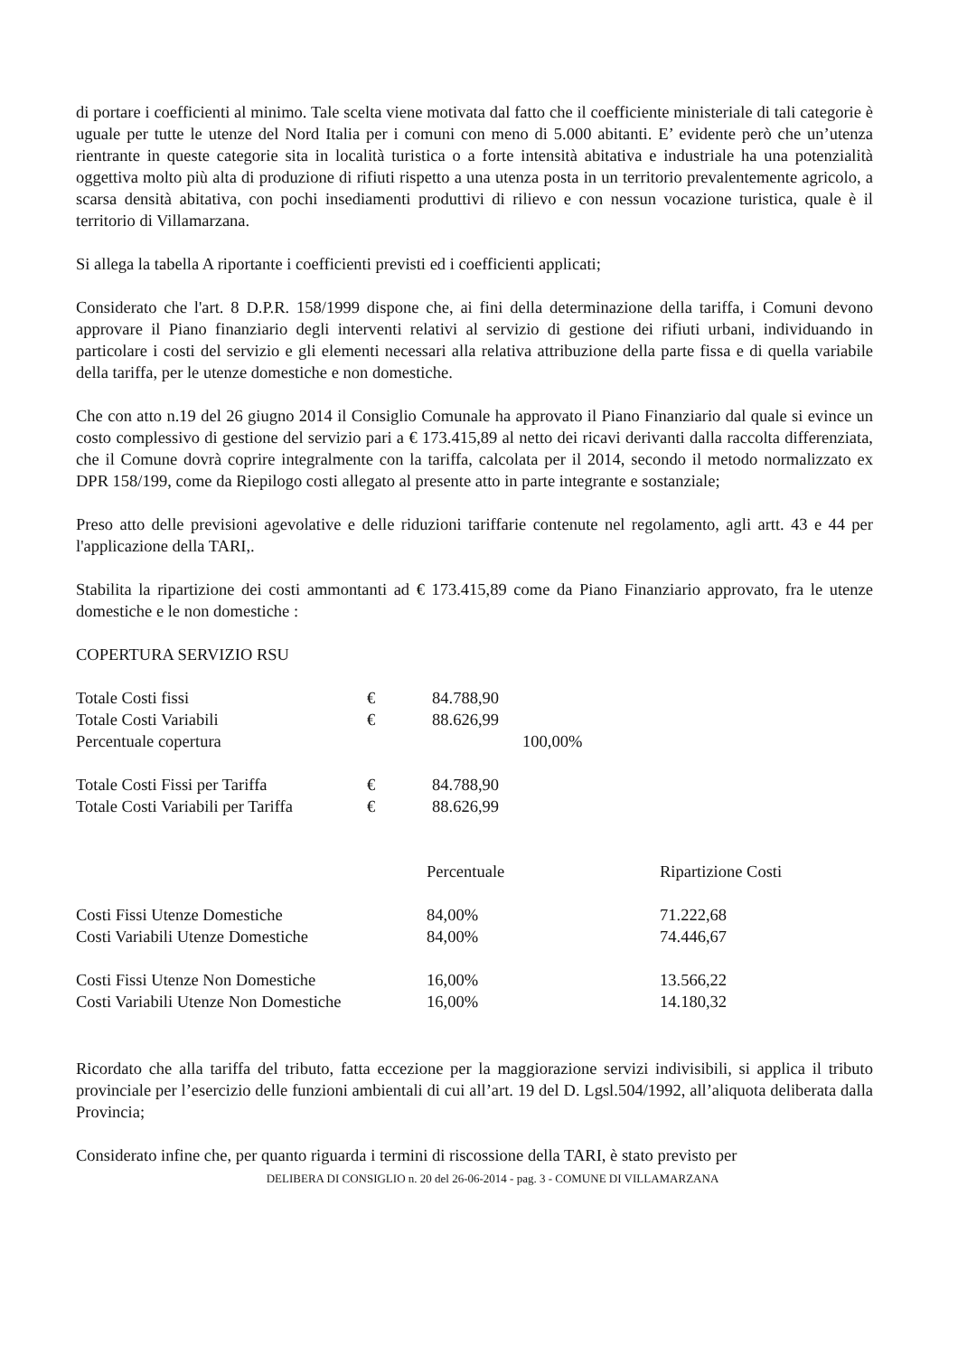di portare i coefficienti al minimo. Tale scelta viene motivata dal fatto che il coefficiente ministeriale di tali categorie è uguale per tutte le utenze del Nord Italia per i comuni con meno di 5.000 abitanti. E’ evidente però che un’utenza rientrante in queste categorie sita in località turistica o a forte intensità abitativa e industriale ha una potenzialità oggettiva molto più alta di produzione di rifiuti rispetto a una utenza posta in un territorio prevalentemente agricolo, a scarsa densità abitativa, con pochi insediamenti produttivi di rilievo e con nessun vocazione turistica, quale è il territorio di Villamarzana.
Si allega la tabella A riportante i coefficienti previsti ed i coefficienti applicati;
Considerato che l'art. 8 D.P.R. 158/1999 dispone che, ai fini della determinazione della tariffa, i Comuni devono approvare il Piano finanziario degli interventi relativi al servizio di gestione dei rifiuti urbani, individuando in particolare i costi del servizio e gli elementi necessari alla relativa attribuzione della parte fissa e di quella variabile della tariffa, per le utenze domestiche e non domestiche.
Che con atto n.19 del 26 giugno 2014 il Consiglio Comunale ha approvato il Piano Finanziario dal quale si evince un costo complessivo di gestione del servizio pari a € 173.415,89 al netto dei ricavi derivanti dalla raccolta differenziata, che il Comune dovrà coprire integralmente con la tariffa, calcolata per il 2014, secondo il metodo normalizzato ex DPR 158/199, come da Riepilogo costi allegato al presente atto in parte integrante e sostanziale;
Preso atto delle previsioni agevolative e delle riduzioni tariffarie contenute nel regolamento, agli artt. 43 e 44 per l'applicazione della TARI,.
Stabilita la ripartizione dei costi ammontanti ad € 173.415,89 come da Piano Finanziario approvato, fra le utenze domestiche e le non domestiche :
COPERTURA SERVIZIO RSU
| Totale Costi fissi | € | 84.788,90 | |
| Totale Costi Variabili | € | 88.626,99 | |
| Percentuale copertura | | | 100,00% |
| Totale Costi Fissi per Tariffa | € | 84.788,90 | |
| Totale Costi Variabili per Tariffa | € | 88.626,99 | |
| | Percentuale | Ripartizione Costi |
| Costi Fissi Utenze Domestiche | 84,00% | 71.222,68 |
| Costi Variabili Utenze Domestiche | 84,00% | 74.446,67 |
| Costi Fissi Utenze Non Domestiche | 16,00% | 13.566,22 |
| Costi Variabili Utenze Non Domestiche | 16,00% | 14.180,32 |
Ricordato che alla tariffa del tributo, fatta eccezione per la maggiorazione servizi indivisibili, si applica il tributo provinciale per l’esercizio delle funzioni ambientali di cui all’art. 19 del D. Lgsl.504/1992, all’aliquota deliberata dalla Provincia;
Considerato infine che, per quanto riguarda i termini di riscossione della TARI, è stato previsto per
DELIBERA DI CONSIGLIO n. 20 del 26-06-2014 - pag. 3 - COMUNE DI VILLAMARZANA